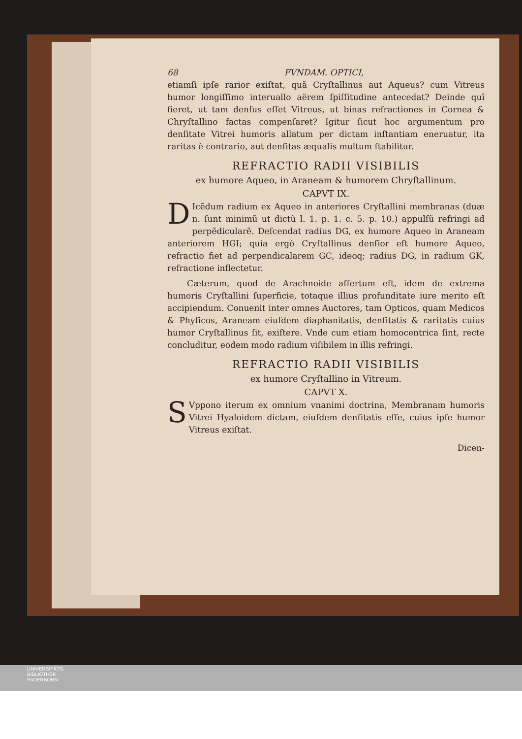68 FVNDAM. OPTICI,
etiamſi ipſe rarior exiſtat, quã Cryſtallinus aut Aqueus? cum Vitreus humor longiſſimo interuallo aërem ſpiſſitudine antecedat? Deinde quî fieret, ut tam denſus eſſet Vitreus, ut binas refractiones in Cornea & Chryſtallino factas compenſaret? Igitur ſicut hoc argumentum pro denſitate Vitrei humoris allatum per dictam inſtantiam eneruatur, ita raritas è contrario, aut denſitas æqualis multum ſtabilitur.
REFRACTIO RADII VISIBILIS
ex humore Aqueo, in Araneam & humorem Chryſtallinum.
CAPVT IX.
DIcẽdum radium ex Aqueo in anteriores Cryſtallini membranas (duæ n. ſunt minimũ ut dictũ l. 1. p. 1. c. 5. p. 10.) appulſũ refringi ad perpẽdicularẽ. Deſcendat radius DG, ex humore Aqueo in Araneam anteriorem HGI; quia ergò Cryſtallinus denſior eſt humore Aqueo, refractio fiet ad perpendicalarem GC, ideoq; radius DG, in radium GK, refractione inflectetur.
Cæterum, quod de Arachnoide aſſertum eſt, idem de extrema humoris Cryſtallini ſuperficie, totaque illius profunditate iure merito eſt accipiendum. Conuenit inter omnes Auctores, tam Opticos, quam Medicos & Phyſicos, Araneam eiuſdem diaphanitatis, denſitatis & raritatis cuius humor Cryſtallinus ſit, exiſtere. Vnde cum etiam homocentrica ſint, recte concluditur, eodem modo radium viſibilem in illis refringi.
REFRACTIO RADII VISIBILIS
ex humore Cryſtallino in Vitreum.
CAPVT X.
SVppono iterum ex omnium vnanimi doctrina, Membranam humoris Vitrei Hyaloidem dictam, eiuſdem denſitatis eſſe, cuius ipſe humor Vitreus exiſtat.
Dicen-
UNIVERSITÄTS-
BIBLIOTHEK
PADERBORN